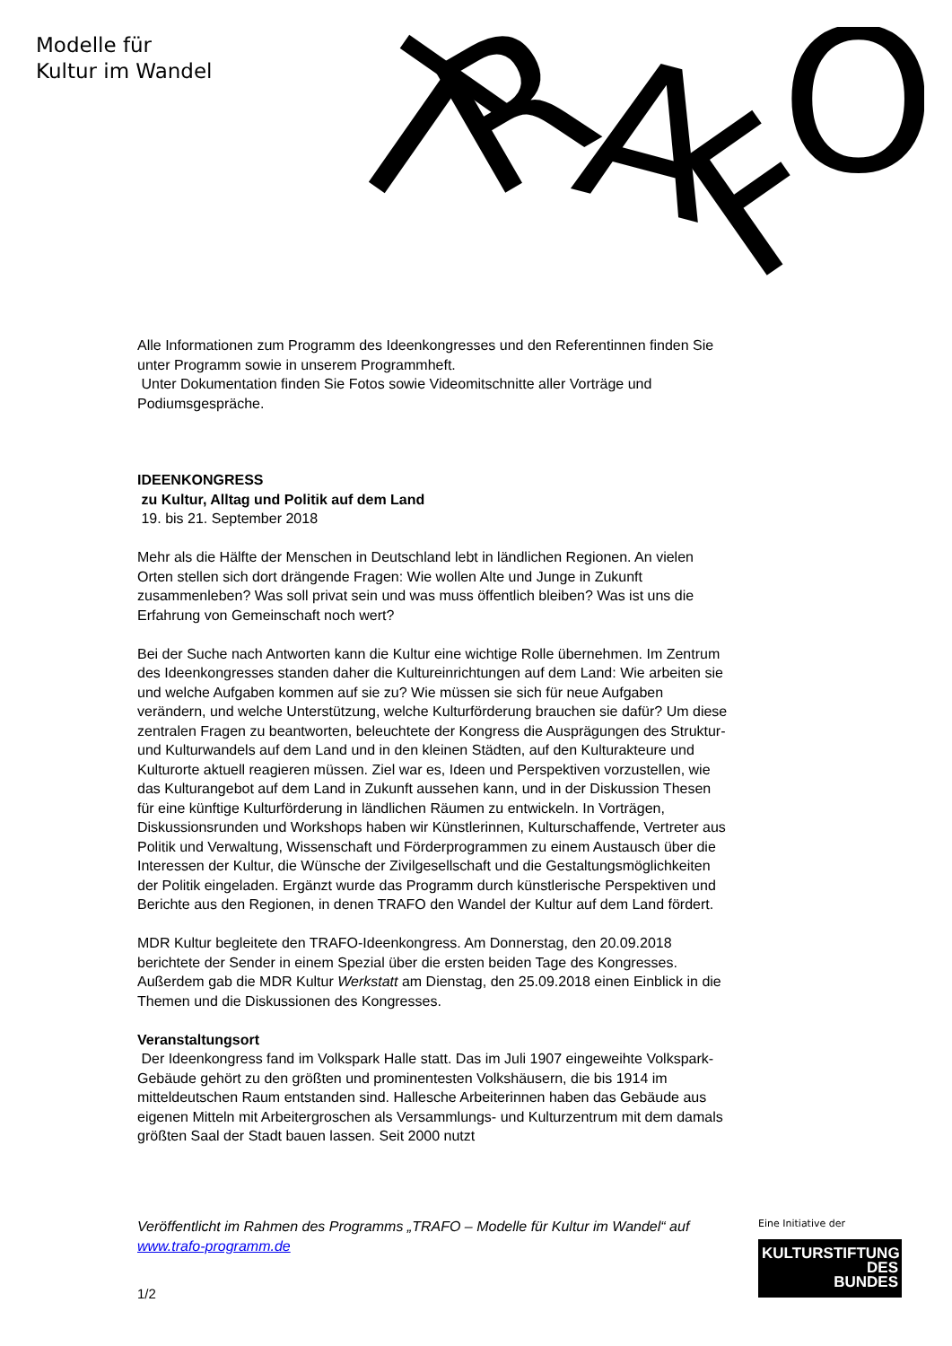Modelle für
Kultur im Wandel
T
R
A
F
O
Alle Informationen zum Programm des Ideenkongresses und den Referentinnen finden Sie unter Programm sowie in unserem Programmheft.
Unter Dokumentation finden Sie Fotos sowie Videomitschnitte aller Vorträge und Podiumsgespräche.
IDEENKONGRESS
zu Kultur, Alltag und Politik auf dem Land
19. bis 21. September 2018
Mehr als die Hälfte der Menschen in Deutschland lebt in ländlichen Regionen. An vielen Orten stellen sich dort drängende Fragen: Wie wollen Alte und Junge in Zukunft zusammenleben? Was soll privat sein und was muss öffentlich bleiben? Was ist uns die Erfahrung von Gemeinschaft noch wert?
Bei der Suche nach Antworten kann die Kultur eine wichtige Rolle übernehmen. Im Zentrum des Ideenkongresses standen daher die Kultureinrichtungen auf dem Land: Wie arbeiten sie und welche Aufgaben kommen auf sie zu? Wie müssen sie sich für neue Aufgaben verändern, und welche Unterstützung, welche Kulturförderung brauchen sie dafür? Um diese zentralen Fragen zu beantworten, beleuchtete der Kongress die Ausprägungen des Struktur- und Kulturwandels auf dem Land und in den kleinen Städten, auf den Kulturakteure und Kulturorte aktuell reagieren müssen. Ziel war es, Ideen und Perspektiven vorzustellen, wie das Kulturangebot auf dem Land in Zukunft aussehen kann, und in der Diskussion Thesen für eine künftige Kulturförderung in ländlichen Räumen zu entwickeln. In Vorträgen, Diskussionsrunden und Workshops haben wir Künstlerinnen, Kulturschaffende, Vertreter aus Politik und Verwaltung, Wissenschaft und Förderprogrammen zu einem Austausch über die Interessen der Kultur, die Wünsche der Zivilgesellschaft und die Gestaltungsmöglichkeiten der Politik eingeladen. Ergänzt wurde das Programm durch künstlerische Perspektiven und Berichte aus den Regionen, in denen TRAFO den Wandel der Kultur auf dem Land fördert.
MDR Kultur begleitete den TRAFO-Ideenkongress. Am Donnerstag, den 20.09.2018 berichtete der Sender in einem Spezial über die ersten beiden Tage des Kongresses. Außerdem gab die MDR Kultur Werkstatt am Dienstag, den 25.09.2018 einen Einblick in die Themen und die Diskussionen des Kongresses.
Veranstaltungsort
Der Ideenkongress fand im Volkspark Halle statt. Das im Juli 1907 eingeweihte Volkspark-Gebäude gehört zu den größten und prominentesten Volkshäusern, die bis 1914 im mitteldeutschen Raum entstanden sind. Hallesche Arbeiterinnen haben das Gebäude aus eigenen Mitteln mit Arbeitergroschen als Versammlungs- und Kulturzentrum mit dem damals größten Saal der Stadt bauen lassen. Seit 2000 nutzt
Veröffentlicht im Rahmen des Programms „TRAFO – Modelle für Kultur im Wandel“ auf www.trafo-programm.de
1/2
Eine Initiative der
KULTURSTIFTUNG
DES
BUNDES